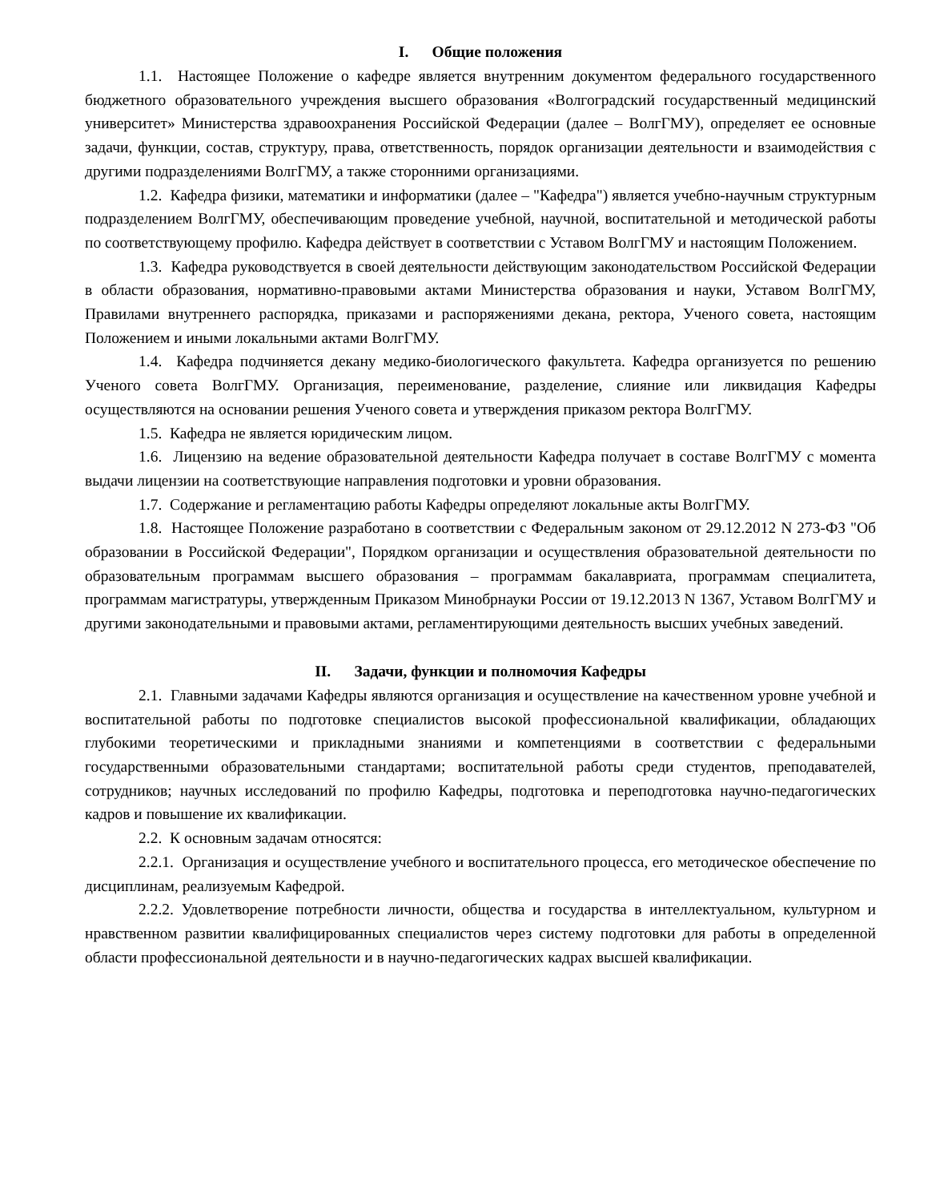I. Общие положения
1.1. Настоящее Положение о кафедре является внутренним документом федерального государственного бюджетного образовательного учреждения высшего образования «Волгоградский государственный медицинский университет» Министерства здравоохранения Российской Федерации (далее – ВолгГМУ), определяет ее основные задачи, функции, состав, структуру, права, ответственность, порядок организации деятельности и взаимодействия с другими подразделениями ВолгГМУ, а также сторонними организациями.
1.2. Кафедра физики, математики и информатики (далее – "Кафедра") является учебно-научным структурным подразделением ВолгГМУ, обеспечивающим проведение учебной, научной, воспитательной и методической работы по соответствующему профилю. Кафедра действует в соответствии с Уставом ВолгГМУ и настоящим Положением.
1.3. Кафедра руководствуется в своей деятельности действующим законодательством Российской Федерации в области образования, нормативно-правовыми актами Министерства образования и науки, Уставом ВолгГМУ, Правилами внутреннего распорядка, приказами и распоряжениями декана, ректора, Ученого совета, настоящим Положением и иными локальными актами ВолгГМУ.
1.4. Кафедра подчиняется декану медико-биологического факультета. Кафедра организуется по решению Ученого совета ВолгГМУ. Организация, переименование, разделение, слияние или ликвидация Кафедры осуществляются на основании решения Ученого совета и утверждения приказом ректора ВолгГМУ.
1.5. Кафедра не является юридическим лицом.
1.6. Лицензию на ведение образовательной деятельности Кафедра получает в составе ВолгГМУ с момента выдачи лицензии на соответствующие направления подготовки и уровни образования.
1.7. Содержание и регламентацию работы Кафедры определяют локальные акты ВолгГМУ.
1.8. Настоящее Положение разработано в соответствии с Федеральным законом от 29.12.2012 N 273-ФЗ "Об образовании в Российской Федерации", Порядком организации и осуществления образовательной деятельности по образовательным программам высшего образования – программам бакалавриата, программам специалитета, программам магистратуры, утвержденным Приказом Минобрнауки России от 19.12.2013 N 1367, Уставом ВолгГМУ и другими законодательными и правовыми актами, регламентирующими деятельность высших учебных заведений.
II. Задачи, функции и полномочия Кафедры
2.1. Главными задачами Кафедры являются организация и осуществление на качественном уровне учебной и воспитательной работы по подготовке специалистов высокой профессиональной квалификации, обладающих глубокими теоретическими и прикладными знаниями и компетенциями в соответствии с федеральными государственными образовательными стандартами; воспитательной работы среди студентов, преподавателей, сотрудников; научных исследований по профилю Кафедры, подготовка и переподготовка научно-педагогических кадров и повышение их квалификации.
2.2. К основным задачам относятся:
2.2.1. Организация и осуществление учебного и воспитательного процесса, его методическое обеспечение по дисциплинам, реализуемым Кафедрой.
2.2.2. Удовлетворение потребности личности, общества и государства в интеллектуальном, культурном и нравственном развитии квалифицированных специалистов через систему подготовки для работы в определенной области профессиональной деятельности и в научно-педагогических кадрах высшей квалификации.